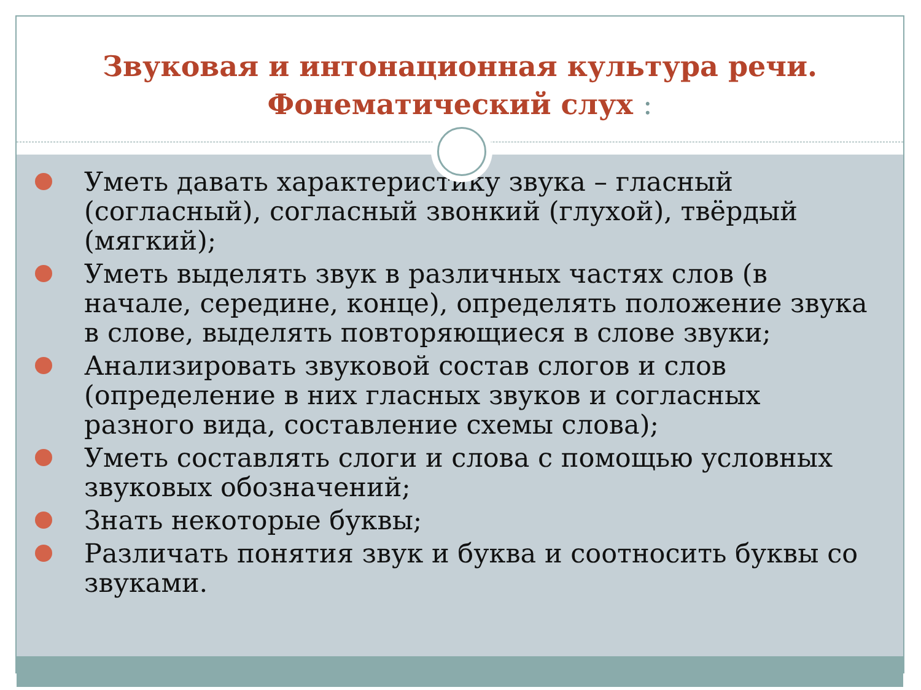Звуковая и интонационная культура речи.
Фонематический слух :
Уметь давать характеристику звука – гласный (согласный), согласный звонкий (глухой), твёрдый (мягкий);
Уметь выделять звук в различных частях слов (в начале, середине, конце), определять положение звука в слове, выделять повторяющиеся в слове звуки;
Анализировать звуковой состав слогов и слов (определение в них гласных звуков и согласных разного вида, составление схемы слова);
Уметь составлять слоги и слова с помощью условных звуковых обозначений;
Знать некоторые буквы;
Различать понятия звук и буква и соотносить буквы со звуками.